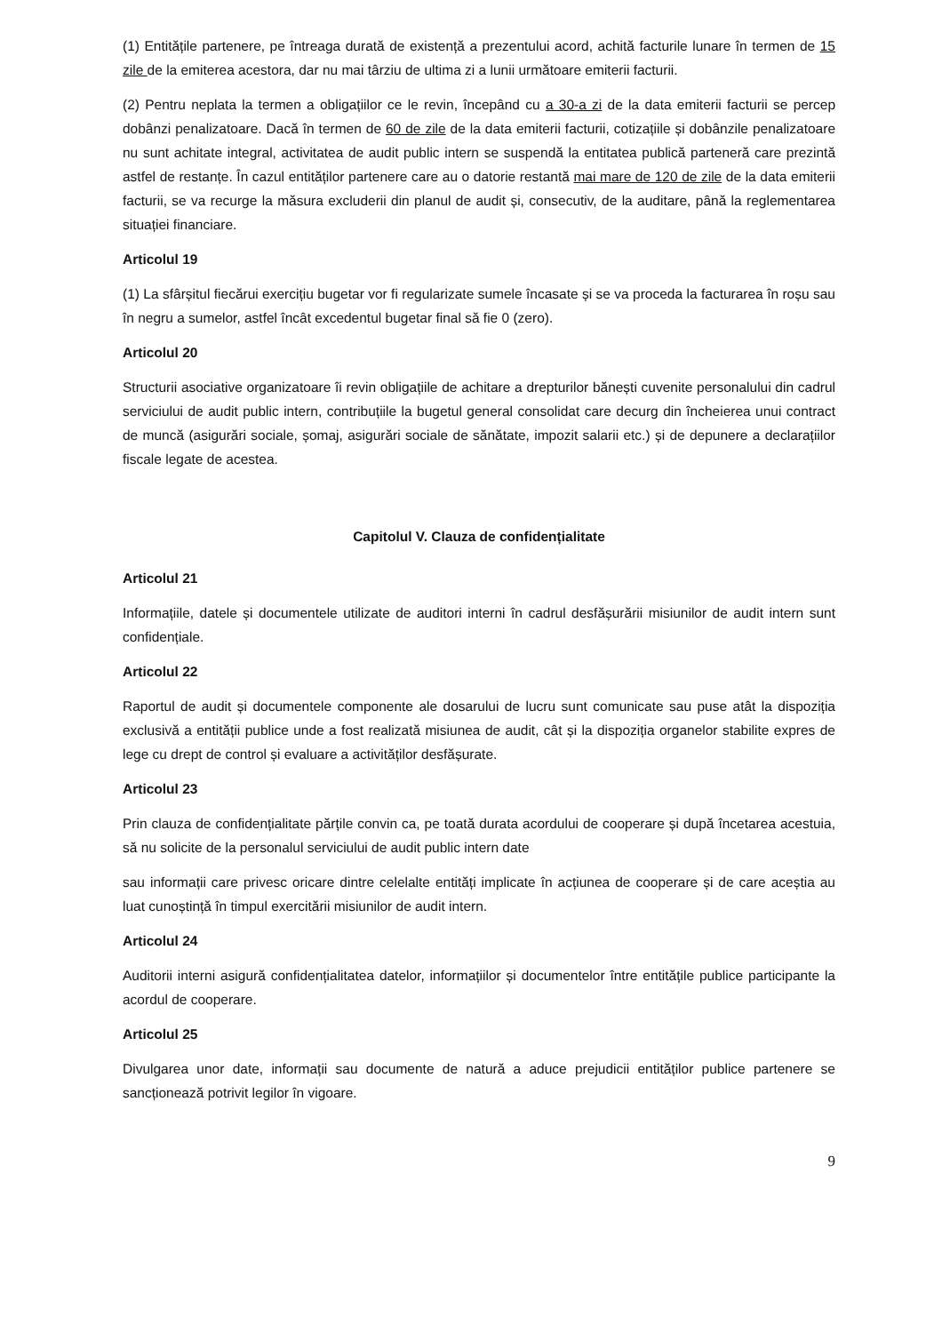(1) Entitățile partenere, pe întreaga durată de existență a prezentului acord, achită facturile lunare în termen de 15 zile de la emiterea acestora, dar nu mai târziu de ultima zi a lunii următoare emiterii facturii.
(2) Pentru neplata la termen a obligațiilor ce le revin, începând cu a 30-a zi de la data emiterii facturii se percep dobânzi penalizatoare. Dacă în termen de 60 de zile de la data emiterii facturii, cotizațiile și dobânzile penalizatoare nu sunt achitate integral, activitatea de audit public intern se suspendă la entitatea publică parteneră care prezintă astfel de restanțe. În cazul entităților partenere care au o datorie restantă mai mare de 120 de zile de la data emiterii facturii, se va recurge la măsura excluderii din planul de audit și, consecutiv, de la auditare, până la reglementarea situației financiare.
Articolul 19
(1) La sfârșitul fiecărui exercițiu bugetar vor fi regularizate sumele încasate și se va proceda la facturarea în roșu sau în negru a sumelor, astfel încât excedentul bugetar final să fie 0 (zero).
Articolul 20
Structurii asociative organizatoare îi revin obligațiile de achitare a drepturilor bănești cuvenite personalului din cadrul serviciului de audit public intern, contribuțiile la bugetul general consolidat care decurg din încheierea unui contract de muncă (asigurări sociale, șomaj, asigurări sociale de sănătate, impozit salarii etc.) și de depunere a declarațiilor fiscale legate de acestea.
Capitolul V. Clauza de confidențialitate
Articolul 21
Informațiile, datele și documentele utilizate de auditori interni în cadrul desfășurării misiunilor de audit intern sunt confidențiale.
Articolul 22
Raportul de audit și documentele componente ale dosarului de lucru sunt comunicate sau puse atât la dispoziția exclusivă a entității publice unde a fost realizată misiunea de audit, cât și la dispoziția organelor stabilite expres de lege cu drept de control și evaluare a activităților desfășurate.
Articolul 23
Prin clauza de confidențialitate părțile convin ca, pe toată durata acordului de cooperare și după încetarea acestuia, să nu solicite de la personalul serviciului de audit public intern date
sau informații care privesc oricare dintre celelalte entități implicate în acțiunea de cooperare și de care aceștia au luat cunoștință în timpul exercitării misiunilor de audit intern.
Articolul 24
Auditorii interni asigură confidențialitatea datelor, informațiilor și documentelor între entitățile publice participante la acordul de cooperare.
Articolul 25
Divulgarea unor date, informații sau documente de natură a aduce prejudicii entităților publice partenere se sancționează potrivit legilor în vigoare.
9